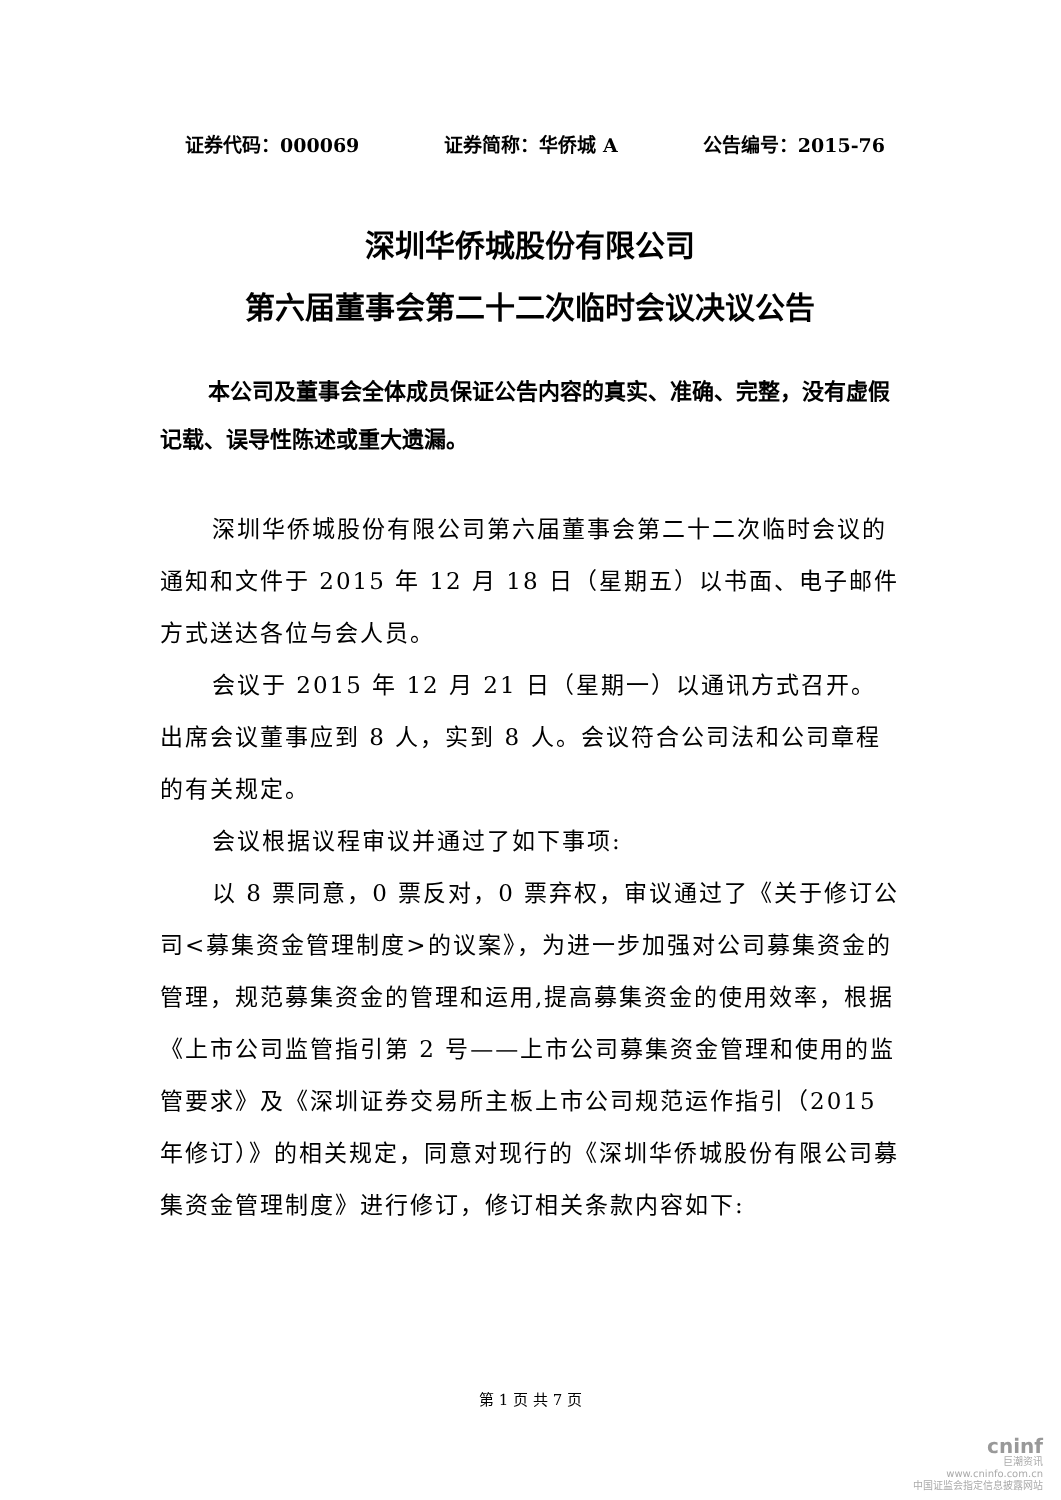证券代码：000069 证券简称：华侨城 A 公告编号：2015-76
深圳华侨城股份有限公司
第六届董事会第二十二次临时会议决议公告
本公司及董事会全体成员保证公告内容的真实、准确、完整，没有虚假记载、误导性陈述或重大遗漏。
深圳华侨城股份有限公司第六届董事会第二十二次临时会议的通知和文件于 2015 年 12 月 18 日（星期五）以书面、电子邮件方式送达各位与会人员。
会议于 2015 年 12 月 21 日（星期一）以通讯方式召开。出席会议董事应到 8 人，实到 8 人。会议符合公司法和公司章程的有关规定。
会议根据议程审议并通过了如下事项:
以 8 票同意，0 票反对，0 票弃权，审议通过了《关于修订公司<募集资金管理制度>的议案》，为进一步加强对公司募集资金的管理，规范募集资金的管理和运用,提高募集资金的使用效率，根据《上市公司监管指引第 2 号——上市公司募集资金管理和使用的监管要求》及《深圳证券交易所主板上市公司规范运作指引（2015 年修订）》的相关规定，同意对现行的《深圳华侨城股份有限公司募集资金管理制度》进行修订，修订相关条款内容如下:
第 1 页 共 7 页
cninf
巨潮资讯
www.cninfo.com.cn
中国证监会指定信息披露网站